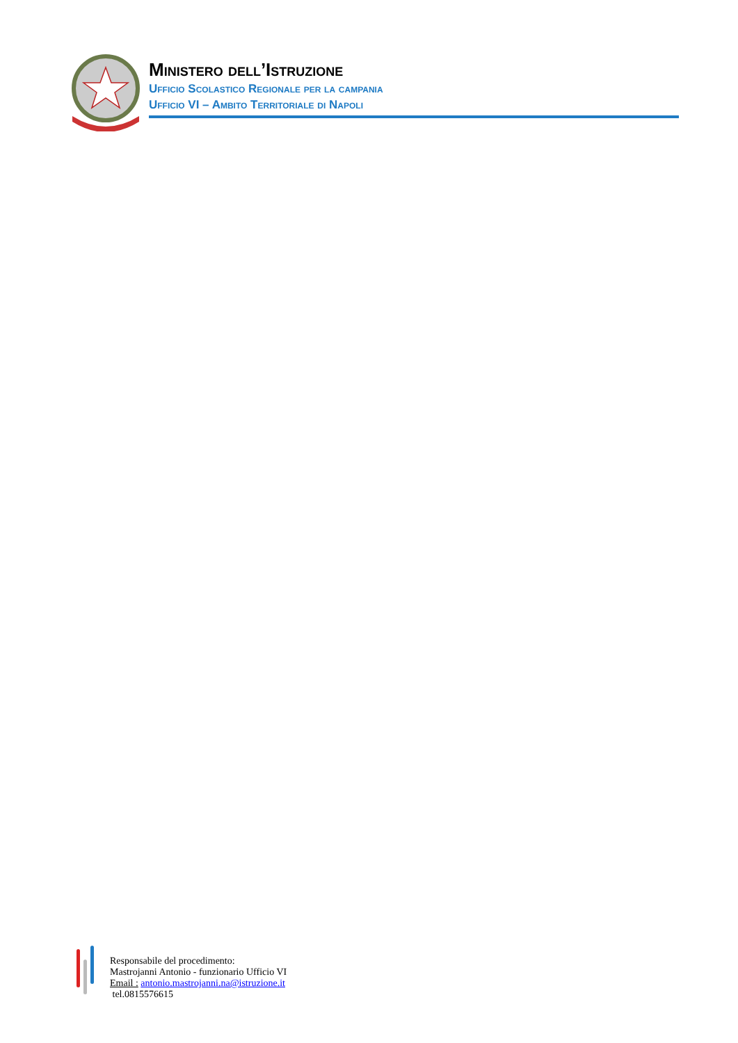Ministero dell’Istruzione
Ufficio Scolastico Regionale per la campania
Ufficio VI – Ambito Territoriale di Napoli
Responsabile del procedimento:
Mastrojanni Antonio - funzionario Ufficio VI
Email : antonio.mastrojanni.na@istruzione.it
tel.0815576615